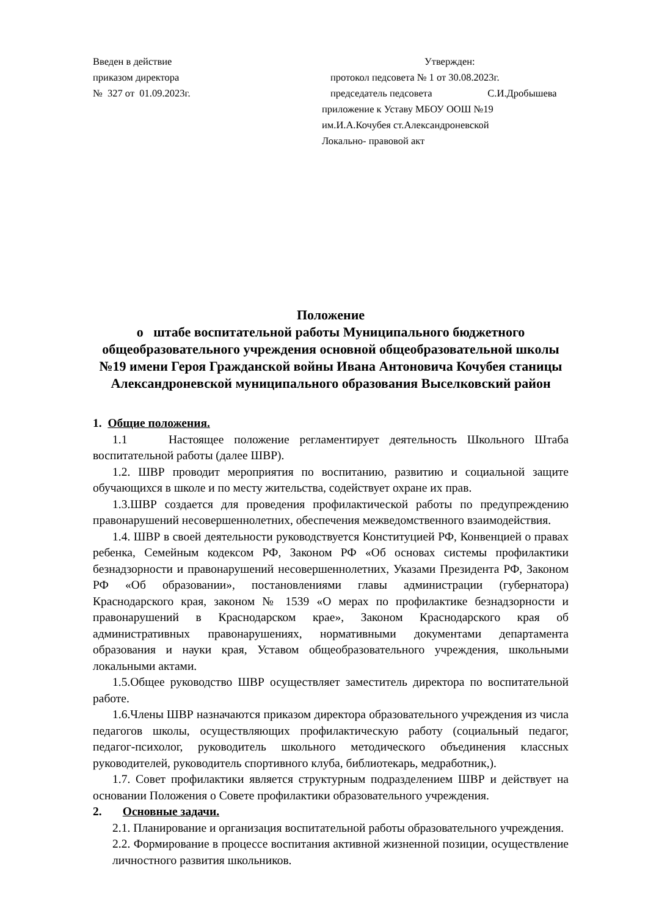Введен в действие
приказом директора
№ 327 от 01.09.2023г.
Утвержден:
протокол педсовета № 1 от 30.08.2023г.
председатель педсовета С.И.Дробышева
приложение к Уставу МБОУ ООШ №19
им.И.А.Кочубея ст.Александроневской
Локально- правовой акт
Положение
о штабе воспитательной работы Муниципального бюджетного общеобразовательного учреждения основной общеобразовательной школы №19 имени Героя Гражданской войны Ивана Антоновича Кочубея станицы Александроневской муниципального образования Выселковский район
1. Общие положения.
1.1 Настоящее положение регламентирует деятельность Школьного Штаба воспитательной работы (далее ШВР).
1.2. ШВР проводит мероприятия по воспитанию, развитию и социальной защите обучающихся в школе и по месту жительства, содействует охране их прав.
1.3.ШВР создается для проведения профилактической работы по предупреждению правонарушений несовершеннолетних, обеспечения межведомственного взаимодействия.
1.4. ШВР в своей деятельности руководствуется Конституцией РФ, Конвенцией о правах ребенка, Семейным кодексом РФ, Законом РФ «Об основах системы профилактики безнадзорности и правонарушений несовершеннолетних, Указами Президента РФ, Законом РФ «Об образовании», постановлениями главы администрации (губернатора) Краснодарского края, законом № 1539 «О мерах по профилактике безнадзорности и правонарушений в Краснодарском крае», Законом Краснодарского края об административных правонарушениях, нормативными документами департамента образования и науки края, Уставом общеобразовательного учреждения, школьными локальными актами.
1.5.Общее руководство ШВР осуществляет заместитель директора по воспитательной работе.
1.6.Члены ШВР назначаются приказом директора образовательного учреждения из числа педагогов школы, осуществляющих профилактическую работу (социальный педагог, педагог-психолог, руководитель школьного методического объединения классных руководителей, руководитель спортивного клуба, библиотекарь, медработник,).
1.7. Совет профилактики является структурным подразделением ШВР и действует на основании Положения о Совете профилактики образовательного учреждения.
2. Основные задачи.
2.1. Планирование и организация воспитательной работы образовательного учреждения.
2.2. Формирование в процессе воспитания активной жизненной позиции, осуществление личностного развития школьников.